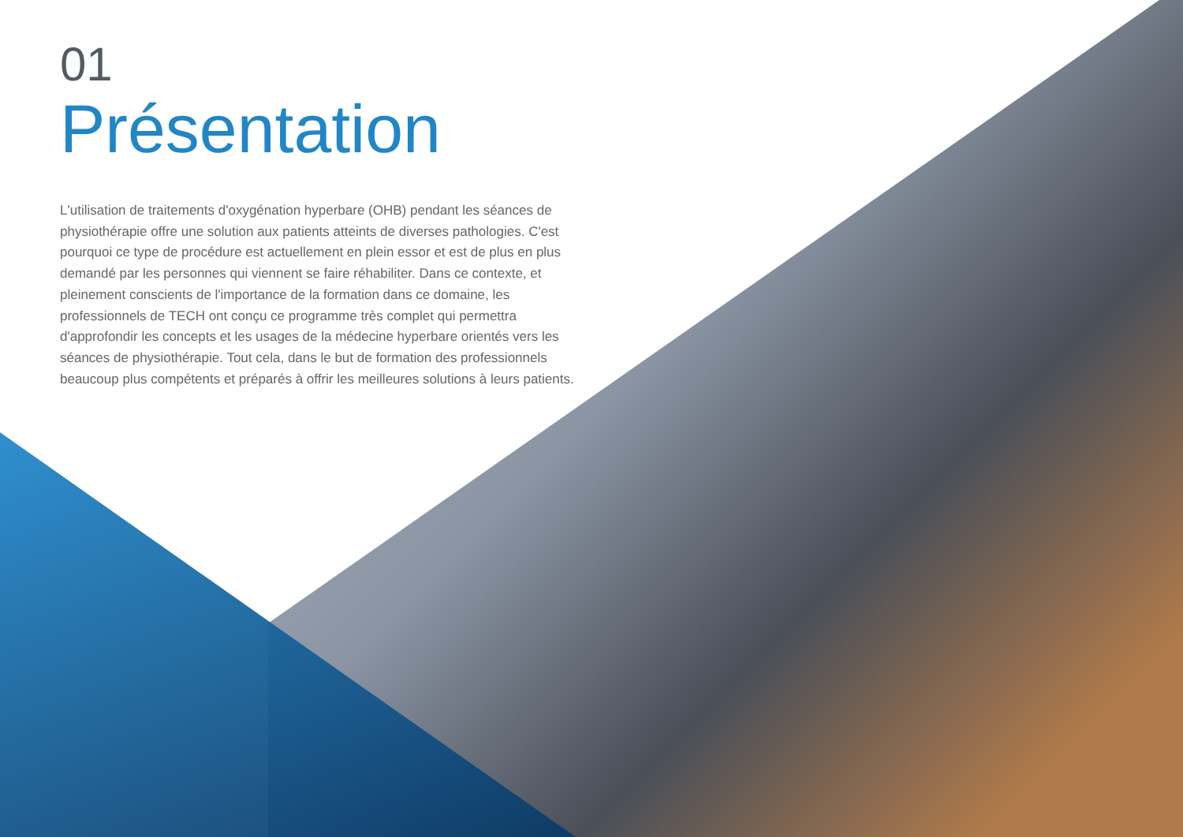01
Présentation
L'utilisation de traitements d'oxygénation hyperbare (OHB) pendant les séances de physiothérapie offre une solution aux patients atteints de diverses pathologies. C'est pourquoi ce type de procédure est actuellement en plein essor et est de plus en plus demandé par les personnes qui viennent se faire réhabiliter. Dans ce contexte, et pleinement conscients de l'importance de la formation dans ce domaine, les professionnels de TECH ont conçu ce programme très complet qui permettra d'approfondir les concepts et les usages de la médecine hyperbare orientés vers les séances de physiothérapie. Tout cela, dans le but de formation des professionnels beaucoup plus compétents et préparés à offrir les meilleures solutions à leurs patients.